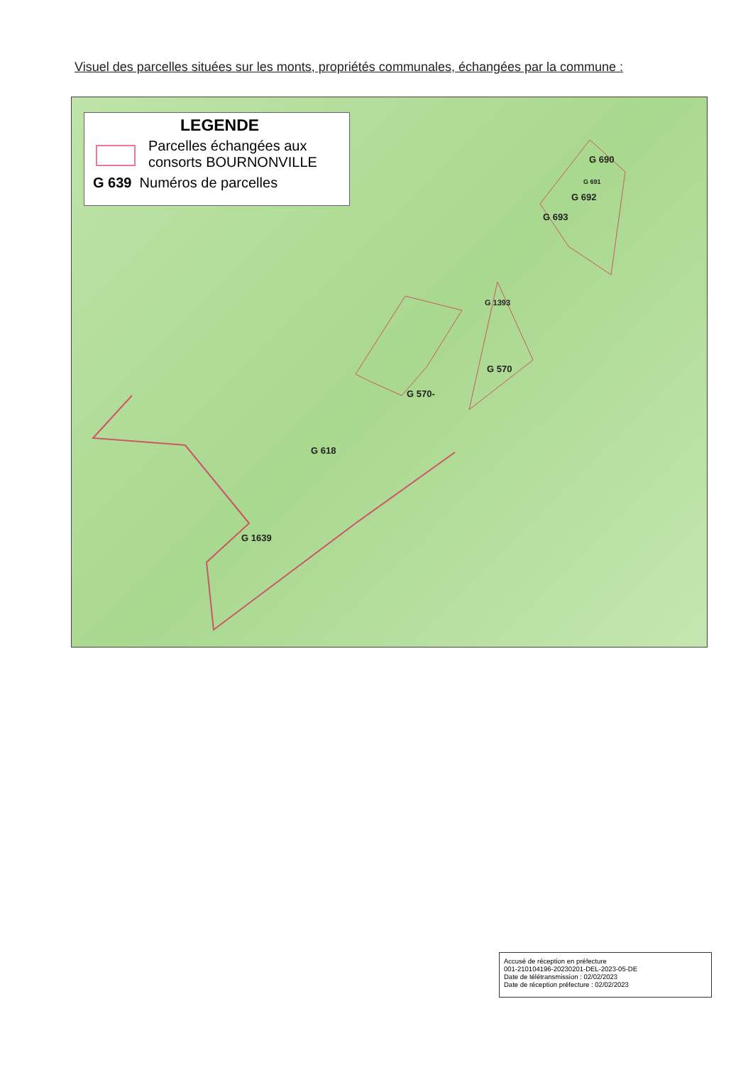Visuel des parcelles situées sur les monts, propriétés communales, échangées par la commune :
LEGENDE
Parcelles échangées aux
consorts BOURNONVILLE
G 639 Numéros de parcelles
G 690
G 691
G 692
G 693
G 1393
G 570
G 570-
G 618
G 1639
Accusé de réception en préfecture
001-210104196-20230201-DEL-2023-05-DE
Date de télétransmission : 02/02/2023
Date de réception préfecture : 02/02/2023